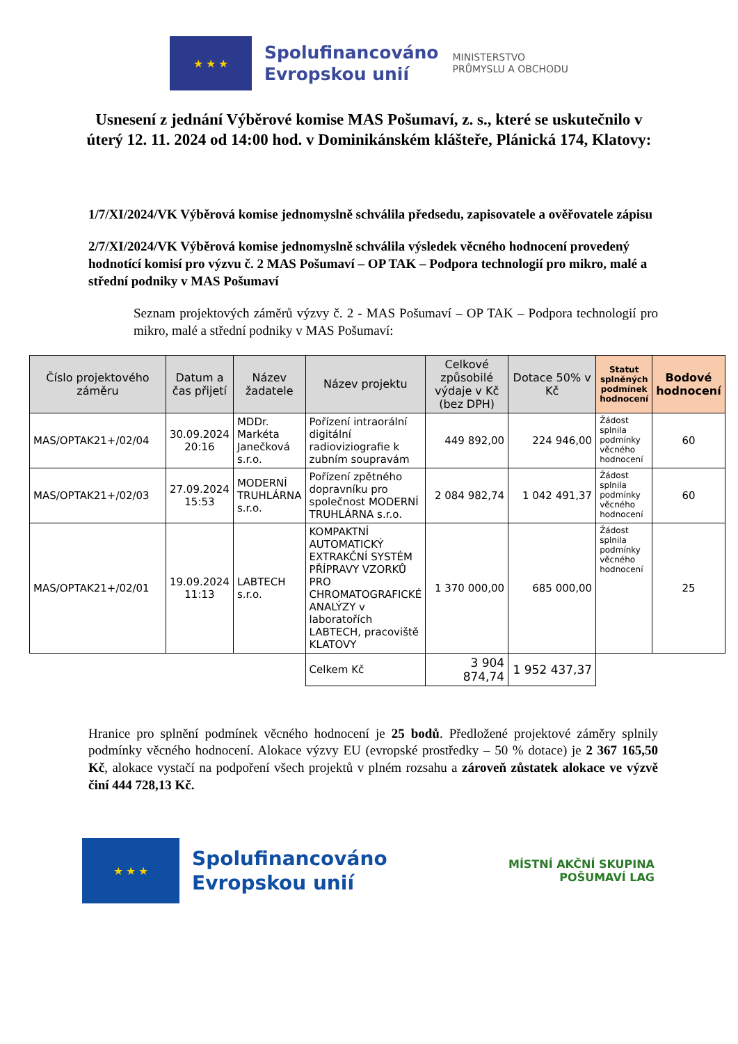★ ★ ★
Spolufinancováno
Evropskou unií
MINISTERSTVO
PRŮMYSLU A OBCHODU
Usnesení z jednání Výběrové komise MAS Pošumaví, z. s., které se uskutečnilo v úterý 12. 11. 2024 od 14:00 hod. v Dominikánském klášteře, Plánická 174, Klatovy:
1/7/XI/2024/VK Výběrová komise jednomyslně schválila předsedu, zapisovatele a ověřovatele zápisu
2/7/XI/2024/VK Výběrová komise jednomyslně schválila výsledek věcného hodnocení provedený hodnotící komisí pro výzvu č. 2 MAS Pošumaví – OP TAK – Podpora technologií pro mikro, malé a střední podniky v MAS Pošumaví
Seznam projektových záměrů výzvy č. 2 - MAS Pošumaví – OP TAK – Podpora technologií pro mikro, malé a střední podniky v MAS Pošumaví:
| Číslo projektového záměru | Datum a čas přijetí | Název žadatele | Název projektu | Celkové způsobilé výdaje v Kč (bez DPH) | Dotace 50% v Kč | Statut splněných podmínek hodnocení | Bodové hodnocení |
| --- | --- | --- | --- | --- | --- | --- | --- |
| MAS/OPTAK21+/02/04 | 30.09.2024 20:16 | MDDr. Markéta Janečková s.r.o. | Pořízení intraorální digitální radioviziografie k zubním soupravám | 449 892,00 | 224 946,00 | Žádost splnila podmínky věcného hodnocení | 60 |
| MAS/OPTAK21+/02/03 | 27.09.2024 15:53 | MODERNÍ TRUHLÁRNA s.r.o. | Pořízení zpětného dopravníku pro společnost MODERNÍ TRUHLÁRNA s.r.o. | 2 084 982,74 | 1 042 491,37 | Žádost splnila podmínky věcného hodnocení | 60 |
| MAS/OPTAK21+/02/01 | 19.09.2024 11:13 | LABTECH s.r.o. | KOMPAKTNÍ AUTOMATICKÝ EXTRAKČNÍ SYSTÉM PŘÍPRAVY VZORKŮ PRO CHROMATOGRAFICKÉ ANALÝZY v laboratořích LABTECH, pracoviště KLATOVY | 1 370 000,00 | 685 000,00 | Žádost splnila podmínky věcného hodnocení | 25 |
| | | | Celkem Kč | 3 904 874,74 | 1 952 437,37 | | |
Hranice pro splnění podmínek věcného hodnocení je 25 bodů. Předložené projektové záměry splnily podmínky věcného hodnocení. Alokace výzvy EU (evropské prostředky – 50 % dotace) je 2 367 165,50 Kč, alokace vystačí na podpoření všech projektů v plném rozsahu a zároveň zůstatek alokace ve výzvě činí 444 728,13 Kč.
★ ★ ★
Spolufinancováno
Evropskou unií
MÍSTNÍ AKČNÍ SKUPINA
POŠUMAVÍ LAG